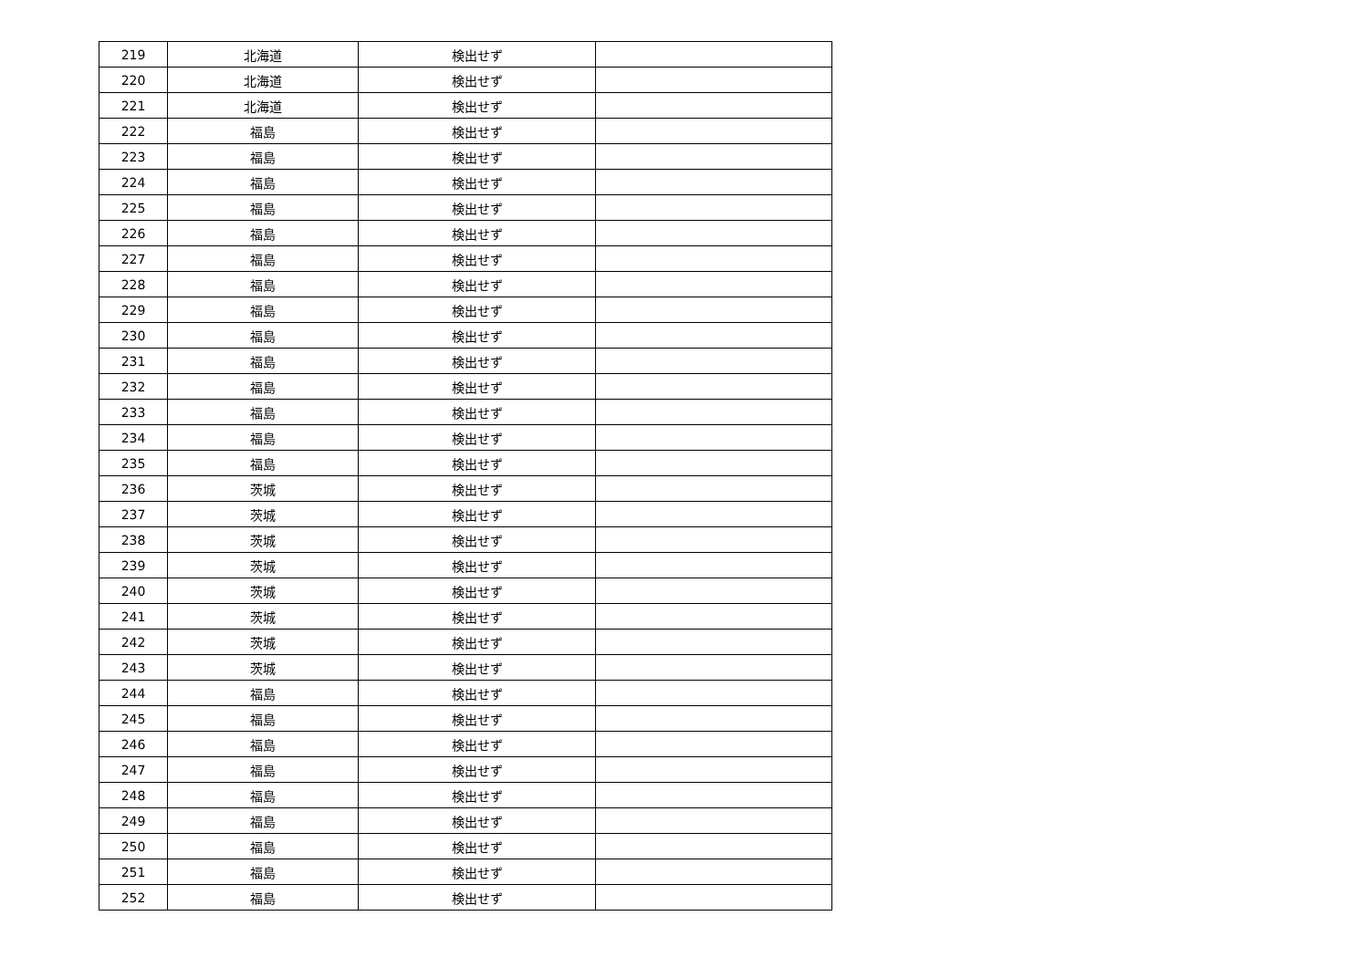| 219 | 北海道 | 検出せず | |
| 220 | 北海道 | 検出せず | |
| 221 | 北海道 | 検出せず | |
| 222 | 福島 | 検出せず | |
| 223 | 福島 | 検出せず | |
| 224 | 福島 | 検出せず | |
| 225 | 福島 | 検出せず | |
| 226 | 福島 | 検出せず | |
| 227 | 福島 | 検出せず | |
| 228 | 福島 | 検出せず | |
| 229 | 福島 | 検出せず | |
| 230 | 福島 | 検出せず | |
| 231 | 福島 | 検出せず | |
| 232 | 福島 | 検出せず | |
| 233 | 福島 | 検出せず | |
| 234 | 福島 | 検出せず | |
| 235 | 福島 | 検出せず | |
| 236 | 茨城 | 検出せず | |
| 237 | 茨城 | 検出せず | |
| 238 | 茨城 | 検出せず | |
| 239 | 茨城 | 検出せず | |
| 240 | 茨城 | 検出せず | |
| 241 | 茨城 | 検出せず | |
| 242 | 茨城 | 検出せず | |
| 243 | 茨城 | 検出せず | |
| 244 | 福島 | 検出せず | |
| 245 | 福島 | 検出せず | |
| 246 | 福島 | 検出せず | |
| 247 | 福島 | 検出せず | |
| 248 | 福島 | 検出せず | |
| 249 | 福島 | 検出せず | |
| 250 | 福島 | 検出せず | |
| 251 | 福島 | 検出せず | |
| 252 | 福島 | 検出せず | |